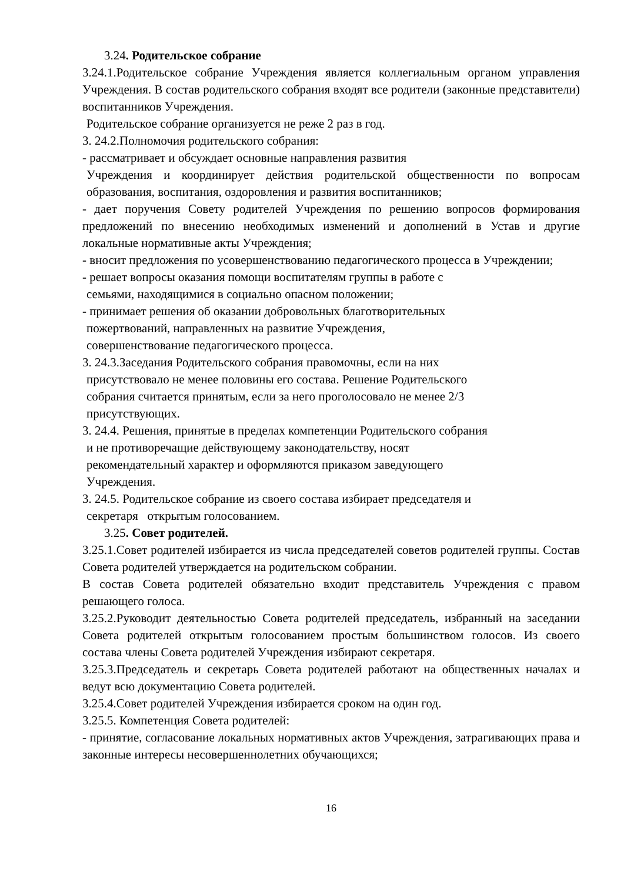3.24. Родительское собрание
3.24.1.Родительское собрание Учреждения является коллегиальным органом управления Учреждения. В состав родительского собрания входят все родители (законные представители) воспитанников Учреждения.
Родительское собрание организуется не реже 2 раз в год.
3. 24.2.Полномочия родительского собрания:
- рассматривает и обсуждает основные направления развития
Учреждения и координирует действия родительской общественности по вопросам образования, воспитания, оздоровления и развития воспитанников;
- дает поручения Совету родителей Учреждения по решению вопросов формирования предложений по внесению необходимых изменений и дополнений в Устав и другие локальные нормативные акты Учреждения;
- вносит предложения по усовершенствованию педагогического процесса в Учреждении;
- решает вопросы оказания помощи воспитателям группы в работе с
семьями, находящимися в социально опасном положении;
- принимает решения об оказании добровольных благотворительных
пожертвований, направленных на развитие Учреждения,
совершенствование педагогического процесса.
3. 24.3.Заседания Родительского собрания правомочны, если на них
присутствовало не менее половины его состава. Решение Родительского
собрания считается принятым, если за него проголосовало не менее 2/3
присутствующих.
3. 24.4. Решения, принятые в пределах компетенции Родительского собрания
и не противоречащие действующему законодательству, носят
рекомендательный характер и оформляются приказом заведующего
Учреждения.
3. 24.5. Родительское собрание из своего состава избирает председателя и
секретаря открытым голосованием.
3.25. Совет родителей.
3.25.1.Совет родителей избирается из числа председателей советов родителей группы. Состав Совета родителей утверждается на родительском собрании.
В состав Совета родителей обязательно входит представитель Учреждения с правом решающего голоса.
3.25.2.Руководит деятельностью Совета родителей председатель, избранный на заседании Совета родителей открытым голосованием простым большинством голосов. Из своего состава члены Совета родителей Учреждения избирают секретаря.
3.25.3.Председатель и секретарь Совета родителей работают на общественных началах и ведут всю документацию Совета родителей.
3.25.4.Совет родителей Учреждения избирается сроком на один год.
3.25.5. Компетенция Совета родителей:
- принятие, согласование локальных нормативных актов Учреждения, затрагивающих права и законные интересы несовершеннолетних обучающихся;
16